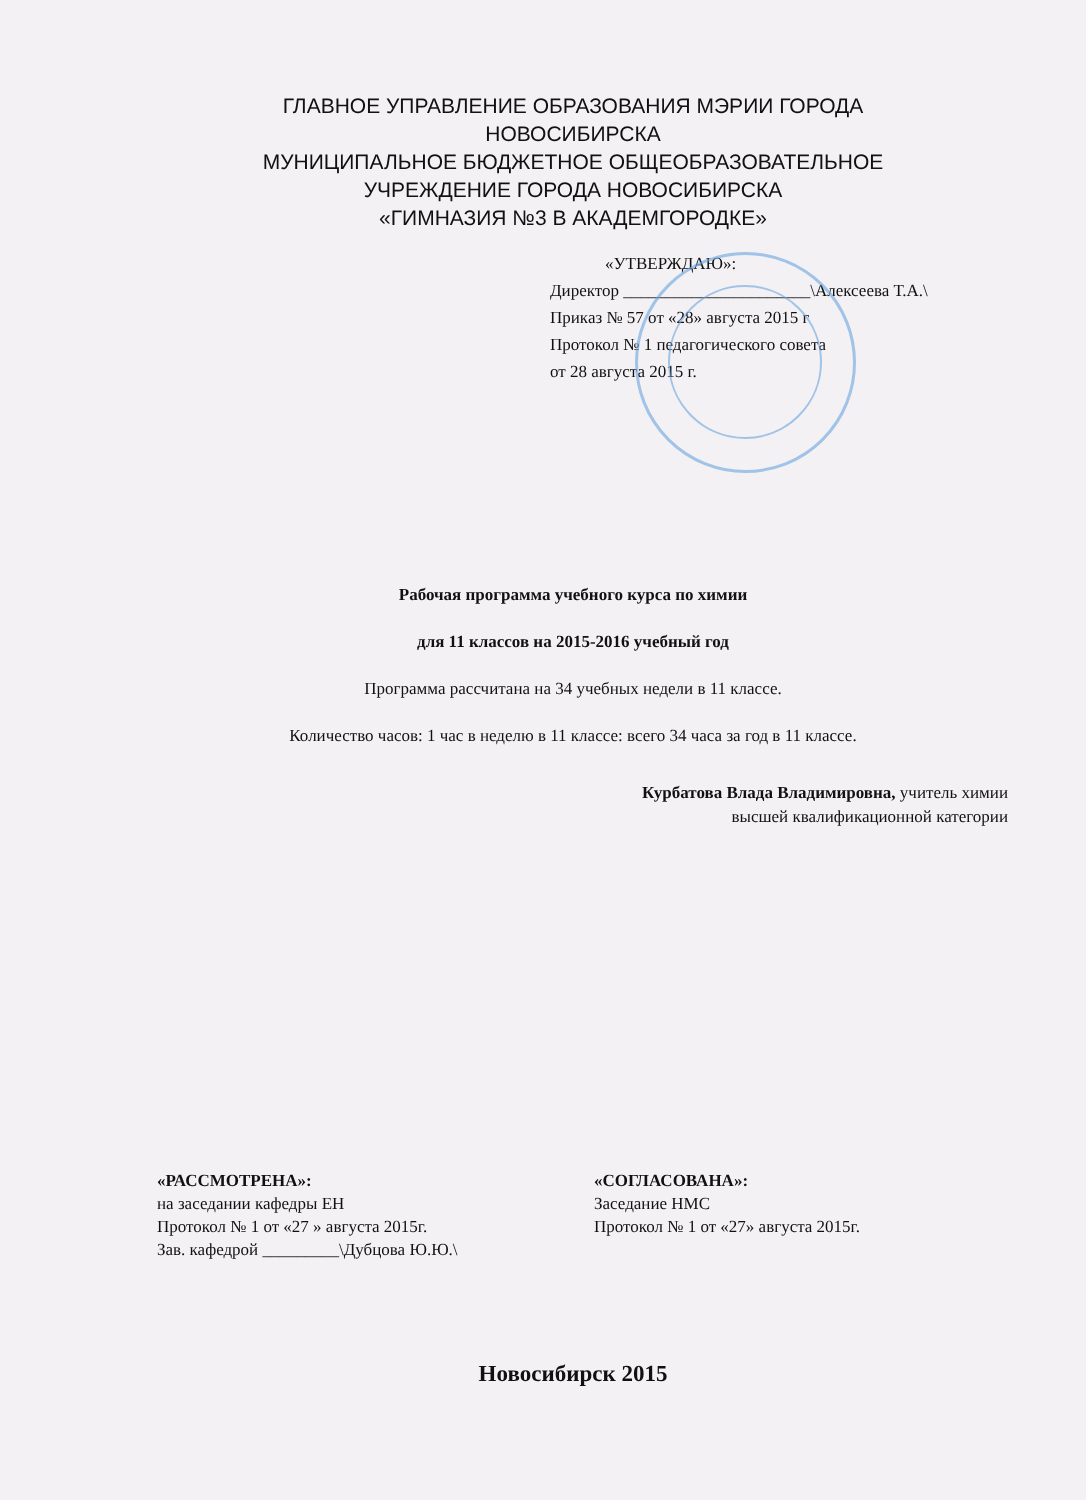ГЛАВНОЕ УПРАВЛЕНИЕ ОБРАЗОВАНИЯ МЭРИИ ГОРОДА
НОВОСИБИРСКА
МУНИЦИПАЛЬНОЕ БЮДЖЕТНОЕ ОБЩЕОБРАЗОВАТЕЛЬНОЕ
УЧРЕЖДЕНИЕ ГОРОДА НОВОСИБИРСКА
«ГИМНАЗИЯ №3 В АКАДЕМГОРОДКЕ»
«УТВЕРЖДАЮ»:
Директор ______________________\Алексеева Т.А.\
Приказ № 57 от «28» августа 2015 г
Протокол № 1 педагогического совета
от 28 августа 2015 г.
Рабочая программа учебного курса по химии
для 11 классов на 2015-2016 учебный год
Программа рассчитана на 34 учебных недели в 11 классе.
Количество часов: 1 час в неделю в 11 классе: всего 34 часа за год в 11 классе.
Курбатова Влада Владимировна, учитель химии
высшей квалификационной категории
«РАССМОТРЕНА»:
на заседании кафедры ЕН
Протокол № 1 от «27 » августа 2015г.
Зав. кафедрой _________\Дубцова Ю.Ю.\
«СОГЛАСОВАНА»:
Заседание НМС
Протокол № 1 от «27» августа 2015г.
Новосибирск 2015